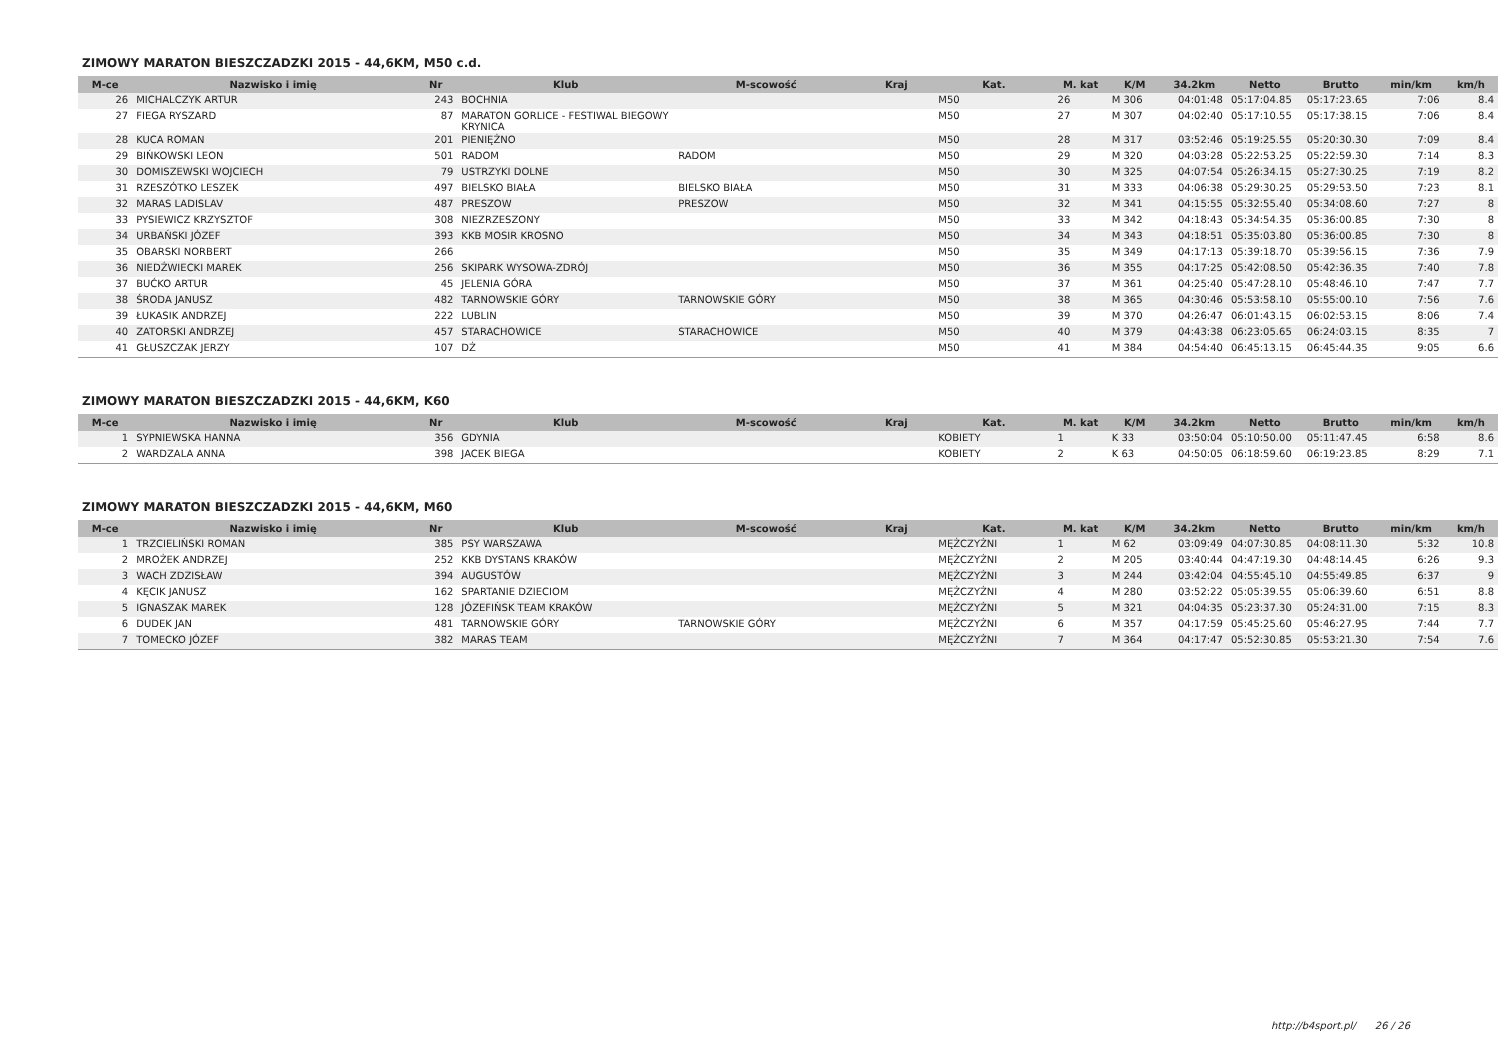ZIMOWY MARATON BIESZCZADZKI 2015 - 44,6KM, M50 c.d.
| M-ce | Nazwisko i imię | Nr | Klub | M-scowość | Kraj | Kat. | M. kat | K/M | 34.2km | Netto | Brutto | min/km | km/h |
| --- | --- | --- | --- | --- | --- | --- | --- | --- | --- | --- | --- | --- | --- |
| 26 | MICHALCZYK ARTUR | 243 | BOCHNIA | | | M50 | 26 | M 306 | 04:01:48 | 05:17:04.85 | 05:17:23.65 | 7:06 | 8.4 |
| 27 | FIEGA RYSZARD | 87 | MARATON GORLICE - FESTIWAL BIEGOWY KRYNICA | | | M50 | 27 | M 307 | 04:02:40 | 05:17:10.55 | 05:17:38.15 | 7:06 | 8.4 |
| 28 | KUCA ROMAN | 201 | PIENIĘŻNO | | | M50 | 28 | M 317 | 03:52:46 | 05:19:25.55 | 05:20:30.30 | 7:09 | 8.4 |
| 29 | BIŃKOWSKI LEON | 501 | RADOM | RADOM | | M50 | 29 | M 320 | 04:03:28 | 05:22:53.25 | 05:22:59.30 | 7:14 | 8.3 |
| 30 | DOMISZEWSKI WOJCIECH | 79 | USTRZYKI DOLNE | | | M50 | 30 | M 325 | 04:07:54 | 05:26:34.15 | 05:27:30.25 | 7:19 | 8.2 |
| 31 | RZESZÓTKO LESZEK | 497 | BIELSKO BIAŁA | BIELSKO BIAŁA | | M50 | 31 | M 333 | 04:06:38 | 05:29:30.25 | 05:29:53.50 | 7:23 | 8.1 |
| 32 | MARAS LADISLAV | 487 | PRESZOW | PRESZOW | | M50 | 32 | M 341 | 04:15:55 | 05:32:55.40 | 05:34:08.60 | 7:27 | 8 |
| 33 | PYSIEWICZ KRZYSZTOF | 308 | NIEZRZESZONY | | | M50 | 33 | M 342 | 04:18:43 | 05:34:54.35 | 05:36:00.85 | 7:30 | 8 |
| 34 | URBAŃSKI JÓZEF | 393 | KKB MOSIR KROSNO | | | M50 | 34 | M 343 | 04:18:51 | 05:35:03.80 | 05:36:00.85 | 7:30 | 8 |
| 35 | OBARSKI NORBERT | 266 | | | | M50 | 35 | M 349 | 04:17:13 | 05:39:18.70 | 05:39:56.15 | 7:36 | 7.9 |
| 36 | NIEDŹWIECKI MAREK | 256 | SKIPARK WYSOWA-ZDRÓJ | | | M50 | 36 | M 355 | 04:17:25 | 05:42:08.50 | 05:42:36.35 | 7:40 | 7.8 |
| 37 | BUĆKO ARTUR | 45 | JELENIA GÓRA | | | M50 | 37 | M 361 | 04:25:40 | 05:47:28.10 | 05:48:46.10 | 7:47 | 7.7 |
| 38 | ŚRODA JANUSZ | 482 | TARNOWSKIE GÓRY | TARNOWSKIE GÓRY | | M50 | 38 | M 365 | 04:30:46 | 05:53:58.10 | 05:55:00.10 | 7:56 | 7.6 |
| 39 | ŁUKASIK ANDRZEJ | 222 | LUBLIN | | | M50 | 39 | M 370 | 04:26:47 | 06:01:43.15 | 06:02:53.15 | 8:06 | 7.4 |
| 40 | ZATORSKI ANDRZEJ | 457 | STARACHOWICE | STARACHOWICE | | M50 | 40 | M 379 | 04:43:38 | 06:23:05.65 | 06:24:03.15 | 8:35 | 7 |
| 41 | GŁUSZCZAK JERZY | 107 | DŻ | | | M50 | 41 | M 384 | 04:54:40 | 06:45:13.15 | 06:45:44.35 | 9:05 | 6.6 |
ZIMOWY MARATON BIESZCZADZKI 2015 - 44,6KM, K60
| M-ce | Nazwisko i imię | Nr | Klub | M-scowość | Kraj | Kat. | M. kat | K/M | 34.2km | Netto | Brutto | min/km | km/h |
| --- | --- | --- | --- | --- | --- | --- | --- | --- | --- | --- | --- | --- | --- |
| 1 | SYPNIEWSKA HANNA | 356 | GDYNIA | | | KOBIETY | 1 | K 33 | 03:50:04 | 05:10:50.00 | 05:11:47.45 | 6:58 | 8.6 |
| 2 | WARDZALA ANNA | 398 | JACEK BIEGA | | | KOBIETY | 2 | K 63 | 04:50:05 | 06:18:59.60 | 06:19:23.85 | 8:29 | 7.1 |
ZIMOWY MARATON BIESZCZADZKI 2015 - 44,6KM, M60
| M-ce | Nazwisko i imię | Nr | Klub | M-scowość | Kraj | Kat. | M. kat | K/M | 34.2km | Netto | Brutto | min/km | km/h |
| --- | --- | --- | --- | --- | --- | --- | --- | --- | --- | --- | --- | --- | --- |
| 1 | TRZCIELIŃSKI ROMAN | 385 | PSY WARSZAWA | | | MĘŻCZYŹNI | 1 | M 62 | 03:09:49 | 04:07:30.85 | 04:08:11.30 | 5:32 | 10.8 |
| 2 | MROŻEK ANDRZEJ | 252 | KKB DYSTANS KRAKÓW | | | MĘŻCZYŹNI | 2 | M 205 | 03:40:44 | 04:47:19.30 | 04:48:14.45 | 6:26 | 9.3 |
| 3 | WACH ZDZISŁAW | 394 | AUGUSTÓW | | | MĘŻCZYŹNI | 3 | M 244 | 03:42:04 | 04:55:45.10 | 04:55:49.85 | 6:37 | 9 |
| 4 | KĘCIK JANUSZ | 162 | SPARTANIE DZIECIOM | | | MĘŻCZYŹNI | 4 | M 280 | 03:52:22 | 05:05:39.55 | 05:06:39.60 | 6:51 | 8.8 |
| 5 | IGNASZAK MAREK | 128 | JÓZEFIŃSK TEAM KRAKÓW | | | MĘŻCZYŹNI | 5 | M 321 | 04:04:35 | 05:23:37.30 | 05:24:31.00 | 7:15 | 8.3 |
| 6 | DUDEK JAN | 481 | TARNOWSKIE GÓRY | TARNOWSKIE GÓRY | | MĘŻCZYŹNI | 6 | M 357 | 04:17:59 | 05:45:25.60 | 05:46:27.95 | 7:44 | 7.7 |
| 7 | TOMECKO JÓZEF | 382 | MARAS TEAM | | | MĘŻCZYŹNI | 7 | M 364 | 04:17:47 | 05:52:30.85 | 05:53:21.30 | 7:54 | 7.6 |
http://b4sport.pl/ 26 / 26